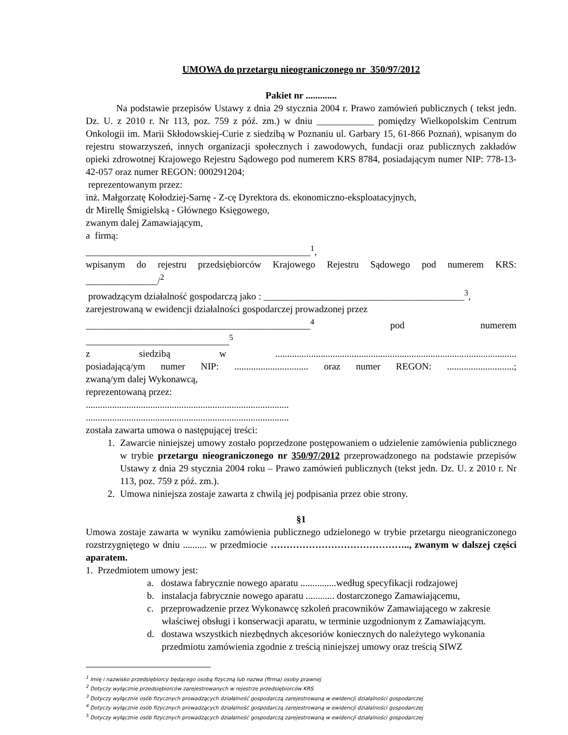UMOWA do przetargu nieograniczonego nr 350/97/2012
Pakiet nr .............
Na podstawie przepisów Ustawy z dnia 29 stycznia 2004 r. Prawo zamówień publicznych ( tekst jedn. Dz. U. z 2010 r. Nr 113, poz. 759 z póź. zm.) w dniu ____________ pomiędzy Wielkopolskim Centrum Onkologii im. Marii Skłodowskiej-Curie z siedzibą w Poznaniu ul. Garbary 15, 61-866 Poznań), wpisanym do rejestru stowarzyszeń, innych organizacji społecznych i zawodowych, fundacji oraz publicznych zakładów opieki zdrowotnej Krajowego Rejestru Sądowego pod numerem KRS 8784, posiadającym numer NIP: 778-13-42-057 oraz numer REGON: 000291204;
reprezentowanym przez:
inż. Małgorzatę Kołodziej-Sarnę - Z-cę Dyrektora ds. ekonomiczno-eksploatacyjnych,
dr Mirellę Śmigielską - Głównego Księgowego,
zwanym dalej Zamawiającym,
a firmą:
_______________________________________________<sup>1</sup>,
wpisanym do rejestru przedsiębiorców Krajowego Rejestru Sądowego pod numerem KRS:
_______________/<sup>2</sup>
prowadzącym działalność gospodarczą jako : __________________________________________<sup>3</sup>,
zarejestrowaną w ewidencji działalności gospodarczej prowadzonej przez
_______________________________________________<sup>4</sup> pod numerem ______________________________<sup>5</sup>
z siedzibą w .....................................................................................................
posiadającą/ym numer NIP: ............................... oraz numer REGON: ............................;
zwaną/ym dalej Wykonawcą,
reprezentowaną przez:
.....................................................................................
.....................................................................................
została zawarta umowa o następującej treści:
1. Zawarcie niniejszej umowy zostało poprzedzone postępowaniem o udzielenie zamówienia publicznego w trybie przetargu nieograniczonego nr 350/97/2012 przeprowadzonego na podstawie przepisów Ustawy z dnia 29 stycznia 2004 roku – Prawo zamówień publicznych (tekst jedn. Dz. U. z 2010 r. Nr 113, poz. 759 z póź. zm.).
2. Umowa niniejsza zostaje zawarta z chwilą jej podpisania przez obie strony.
§1
Umowa zostaje zawarta w wyniku zamówienia publicznego udzielonego w trybie przetargu nieograniczonego rozstrzygniętego w dniu .......... w przedmiocie …………………………………….., zwanym w dalszej części aparatem.
1. Przedmiotem umowy jest:
a. dostawa fabrycznie nowego aparatu ...............według specyfikacji rodzajowej
b. instalacja fabrycznie nowego aparatu ............ dostarczonego Zamawiającemu,
c. przeprowadzenie przez Wykonawcę szkoleń pracowników Zamawiającego w zakresie właściwej obsługi i konserwacji aparatu, w terminie uzgodnionym z Zamawiającym.
d. dostawa wszystkich niezbędnych akcesoriów koniecznych do należytego wykonania przedmiotu zamówienia zgodnie z treścią niniejszej umowy oraz treścią SIWZ
<sup>1</sup> Imię i nazwisko przedsiębiorcy będącego osobą fizyczną lub nazwa (firma) osoby prawnej
<sup>2</sup> Dotyczy wyłącznie przedsiębiorców zarejestrowanych w rejestrze przedsiębiorców KRS
<sup>3</sup> Dotyczy wyłącznie osób fizycznych prowadzących działalność gospodarczą zarejestrowaną w ewidencji działalności gospodarczej
<sup>4</sup> Dotyczy wyłącznie osób fizycznych prowadzących działalność gospodarczą zarejestrowaną w ewidencji działalności gospodarczej
<sup>5</sup> Dotyczy wyłącznie osób fizycznych prowadzących działalność gospodarczą zarejestrowaną w ewidencji działalności gospodarczej